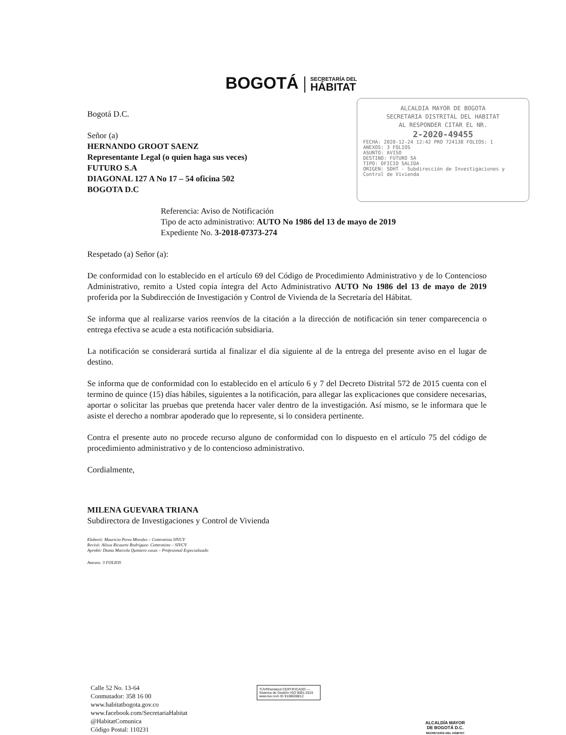BOGOTÁ
SECRETARÍA DEL
HÁBITAT
ALCALDIA MAYOR DE BOGOTA
SECRETARIA DISTRITAL DEL HABITAT
AL RESPONDER CITAR EL NR.
2-2020-49455
FECHA: 2020-12-24 12:42 PRO 724138 FOLIOS: 1
ANEXOS: 3 FOLIOS
ASUNTO: AVISO
DESTINO: FUTURO SA
TIPO: OFICIO SALIDA
ORIGEN: SDHT - Subdirección de Investigaciones y Control de Vivienda
Bogotá D.C.
Señor (a)
HERNANDO GROOT SAENZ
Representante Legal (o quien haga sus veces)
FUTURO S.A
DIAGONAL 127 A No 17 – 54 oficina 502
BOGOTA D.C
Referencia: Aviso de Notificación
Tipo de acto administrativo: AUTO No 1986 del 13 de mayo de 2019
Expediente No. 3-2018-07373-274
Respetado (a) Señor (a):
De conformidad con lo establecido en el artículo 69 del Código de Procedimiento Administrativo y de lo Contencioso Administrativo, remito a Usted copia íntegra del Acto Administrativo AUTO No 1986 del 13 de mayo de 2019 proferida por la Subdirección de Investigación y Control de Vivienda de la Secretaría del Hábitat.
Se informa que al realizarse varios reenvíos de la citación a la dirección de notificación sin tener comparecencia o entrega efectiva se acude a esta notificación subsidiaria.
La notificación se considerará surtida al finalizar el día siguiente al de la entrega del presente aviso en el lugar de destino.
Se informa que de conformidad con lo establecido en el artículo 6 y 7 del Decreto Distrital 572 de 2015 cuenta con el termino de quince (15) días hábiles, siguientes a la notificación, para allegar las explicaciones que considere necesarias, aportar o solicitar las pruebas que pretenda hacer valer dentro de la investigación. Así mismo, se le informara que le asiste el derecho a nombrar apoderado que lo represente, si lo considera pertinente.
Contra el presente auto no procede recurso alguno de conformidad con lo dispuesto en el artículo 75 del código de procedimiento administrativo y de lo contencioso administrativo.
Cordialmente,
MILENA GUEVARA TRIANA
Subdirectora de Investigaciones y Control de Vivienda
Elaboró: Mauricio Perez Morales – Contratista SIVCV
Revisó: Alissa Ricaurte Rodríguez- Contratista – SIVCV
Aprobó: Diana Marcela Quintero casas – Profesional Especializado
Anexos: 3 FOLIOS
Calle 52 No. 13-64
Conmutador: 358 16 00
www.habitatbogota.gov.co
www.facebook.com/SecretariaHabitat
@HabitatComunica
Código Postal: 110231
TÜVRheinland CERTIFICADO — Sistema de Gestión ISO 9001:2015 www.tuv.com ID 9108638812
ALCALDÍA MAYOR
DE BOGOTÁ D.C.
SECRETARÍA DEL HÁBITAT